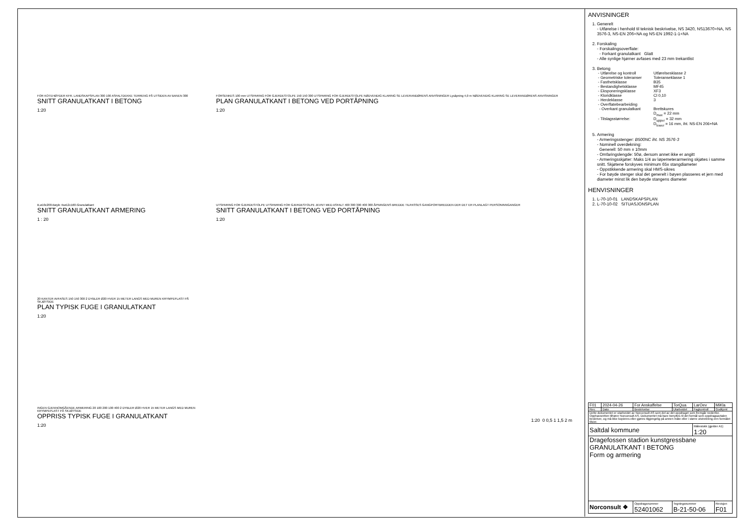FOR KOTEHØYDER KFR. LANDSKAPSPLAN 300 100 ASFALTDEKKE TERRENG PÅ UTSIDEN AV BANEN 300
SNITT GRANULATKANT I BETONG
1:20
FORSENKES 100 mm UTSPARING FOR GJERDESTOLPE 150 150 300 UTSPARING FOR GJERDESTOLPE NØDVENDIG KLARING SE LEVERANDØRENS ANVISNINGER Lysåpning 4,0 m NØDVENDIG KLARING SE LEVERANDØRENS ANVISNINGER
PLAN GRANULATKANT I BETONG VED PORTÅPNING
1:20
B,ø10c200-Bøyle 4xø12c160-Granulatkant
SNITT GRANULATKANT ARMERING
1 : 20
UTSPARING FOR GJERDESTOLPE UTSPARING FOR GJERDESTOLPE JEVNT MED ASFALT 400 300 300 400 300 ÅPNINGENS BREDDE TILPASSES GANGPORTBREDDEN DER DET ER PLANLAGT PERSONINNGANGER
SNITT GRANULATKANT I BETONG VED PORTÅPNING
1:20
20 KANTER AVFASES 150 150 300 2 DYBLER Ø20 HVER 15 METER LANGS MED MUREN KRYMPEPLAST PÅ SKJØTSIDE
PLAN TYPISK FUGE I GRANULATKANT
1:20
INGEN GJENNOMGÅENDE ARMERING 20 100 200 100 400 2 DYBLER Ø20 HVER 15 METER LANGS MED MUREN KRYMPEPLAST PÅ SKJØTSIDE
OPPRISS TYPISK FUGE I GRANULATKANT
1:20
1:20 0 0,5 1 1,5 2 m
ANVISNINGER
1. Generelt
- Utførelse i henhold til teknisk beskrivelse, NS 3420, NS13670+NA, NS 3576-3, NS-EN 206+NA og NS-EN 1992-1-1+NA
2. Forskaling
- Forskalingsoverflate:
- Forkant granulatkant Glatt
- Alle synlige hjørner avfases med 23 mm trekantlist
3. Betong
| - Utførelse og kontroll | Utførelsesklasse 2 |
| - Geometriske toleranser | Toleranseklasse 1 |
| - Fasthetsklasse | B35 |
| - Bestandighetsklasse | MF45 |
| - Eksponeringsklasse | XF3 |
| - Kloridklasse | Cl 0,10 |
| - Herdeklasse | 3 |
| - Overflatebearbeiding - Overkant granulatkant | Brettskures |
| - Tilslagsstørrelse: | D<sub>max</sub> = 22 mm D<sub>upper</sub> = 32 mm D<sub>lower</sub> = 16 mm, iht. NS-EN 206+NA |
5. Armering
- Armeringsstenger: B500NC iht. NS 3576-3
- Nominell overdekning:
Generell: 50 mm ± 10mm
- Omfaringslengde: 50ø, dersom annet ikke er angitt
- Armeringsskjøter: Maks 1/4 av løpemeterarmering skjøtes i samme snitt. Skjøtene forskyves minimum 65x stangdiameter
- Oppstikkende armering skal HMS-sikres
- For bøyde stenger skal det generelt i bøyen plasseres et jern med diameter minst lik den bøyde stangens diameter
HENVISNINGER
1. L-70-10-01 LANDSKAPSPLAN
2. L-70-10-02 SITUASJONSPLAN
| F01 | 2024-04-26 | For Anskaffelse | TorQua | LarOev | MiKla |
| Rev. | Dato | Beskrivelse | Utarbeidet | Fagkontroll | Godkjent |
| Dette dokumentet er utarbeidet av Norconsult AS som del av det oppdraget som fremgår nedenfor. Opphavsretten tilhører Norconsult AS. Dokumentet må bare benyttes til det formål som oppdragsavtalen beskriver, og må ikke kopieres eller gjøres tilgjengelig på annen måte eller i større utstrekning enn formålet tilsier. | | | | | |
| Saltdal kommune | | | | Målestokk (gjelder A1) 1:20 | |
| Dragefossen stadion kunstgressbane GRANULATKANT I BETONG Form og armering | | | | | |
| Norconsult ❖ | | Oppdragsnummer 52401062 | Tegningsnummer B-21-50-06 | | Revisjon F01 |